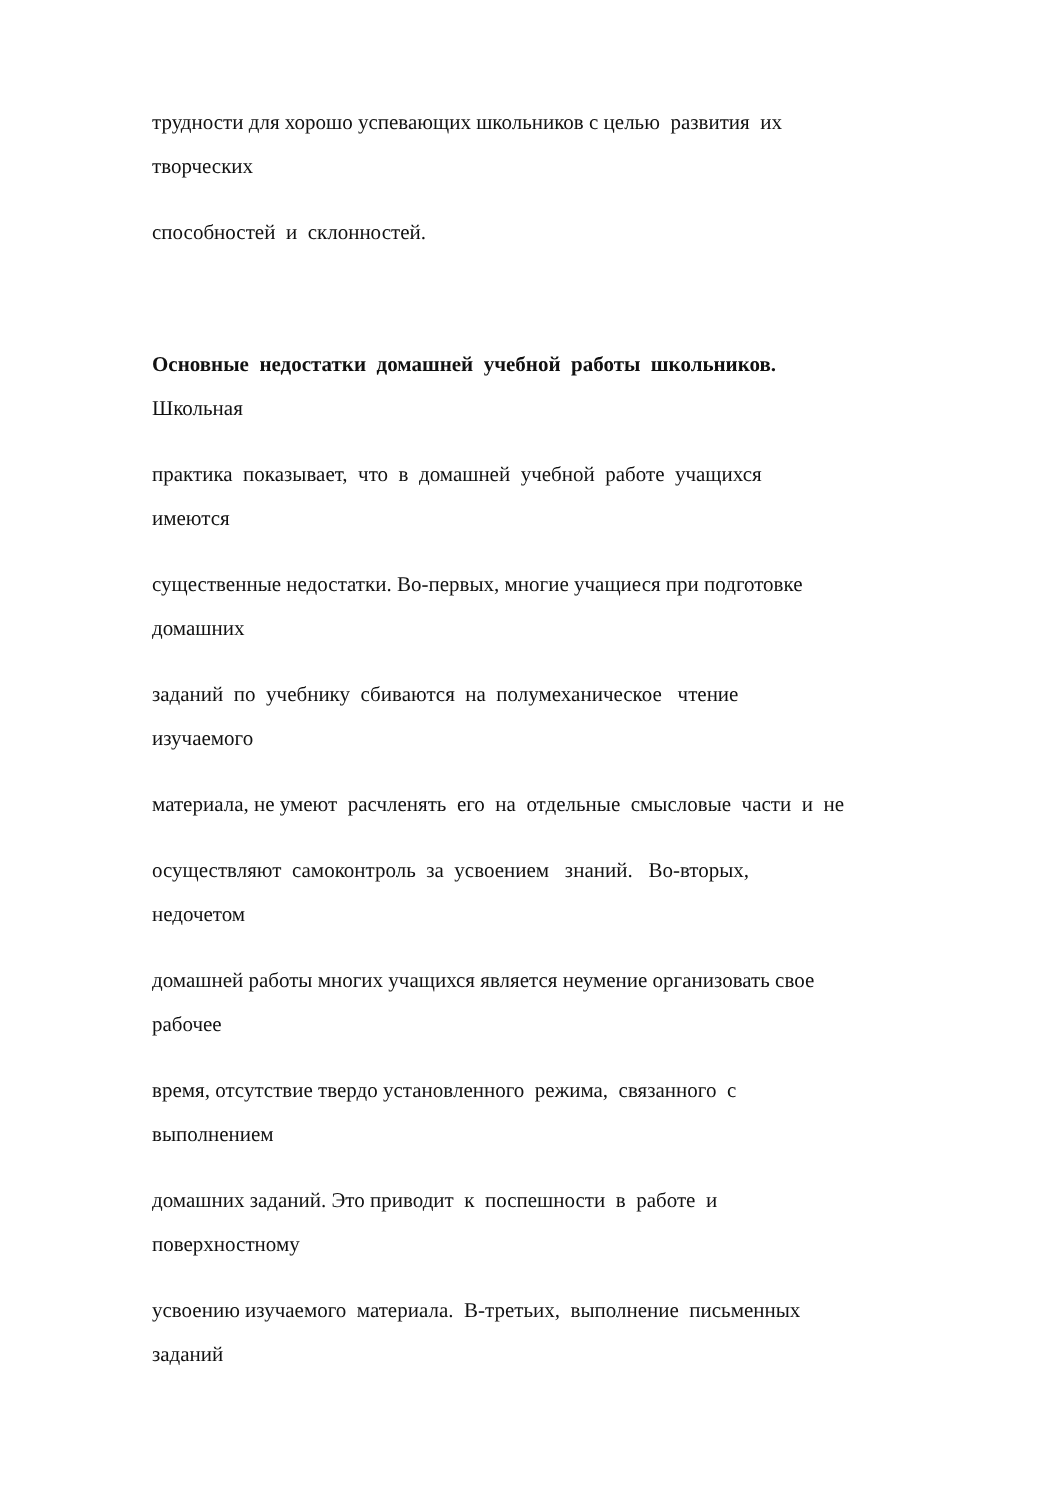трудности для хорошо успевающих школьников с целью развития их
творческих
способностей и склонностей.
Основные недостатки домашней учебной работы школьников.
Школьная
практика показывает, что в домашней учебной работе учащихся
имеются
существенные недостатки. Во-первых, многие учащиеся при подготовке
домашних
заданий по учебнику сбиваются на полумеханическое чтение
изучаемого
материала, не умеют расчленять его на отдельные смысловые части и не
осуществляют самоконтроль за усвоением знаний. Во-вторых,
недочетом
домашней работы многих учащихся является неумение организовать свое
рабочее
время, отсутствие твердо установленного режима, связанного с
выполнением
домашних заданий. Это приводит к поспешности в работе и
поверхностному
усвоению изучаемого материала. В-третьих, выполнение письменных
заданий